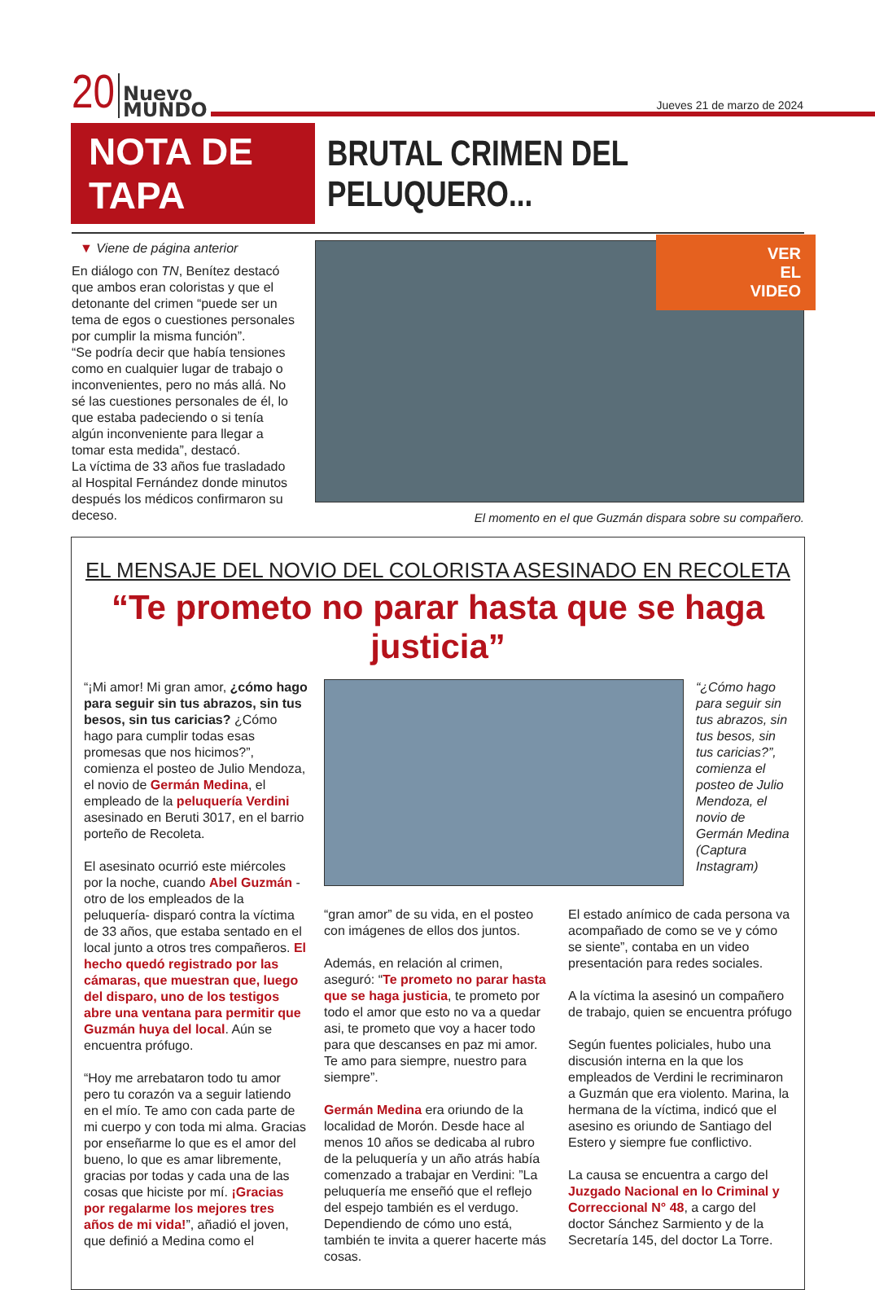20 Nuevo
MUNDO Jueves 21 de marzo de 2024
NOTA DE TAPA
BRUTAL CRIMEN DEL PELUQUERO...
▼ Viene de página anterior
En diálogo con TN, Benítez destacó que ambos eran coloristas y que el detonante del crimen “puede ser un tema de egos o cuestiones personales por cumplir la misma función”.
“Se podría decir que había tensiones como en cualquier lugar de trabajo o inconvenientes, pero no más allá. No sé las cuestiones personales de él, lo que estaba padeciendo o si tenía algún inconveniente para llegar a tomar esta medida”, destacó.
La víctima de 33 años fue trasladado al Hospital Fernández donde minutos después los médicos confirmaron su deceso.
VER
EL
VIDEO
El momento en el que Guzmán dispara sobre su compañero.
EL MENSAJE DEL NOVIO DEL COLORISTA ASESINADO EN RECOLETA
“Te prometo no parar hasta que se haga justicia”
“¡Mi amor! Mi gran amor, ¿cómo hago para seguir sin tus abrazos, sin tus besos, sin tus caricias? ¿Cómo hago para cumplir todas esas promesas que nos hicimos?”, comienza el posteo de Julio Mendoza, el novio de Germán Medina, el empleado de la peluquería Verdini asesinado en Beruti 3017, en el barrio porteño de Recoleta.
El asesinato ocurrió este miércoles por la noche, cuando Abel Guzmán -otro de los empleados de la peluquería- disparó contra la víctima de 33 años, que estaba sentado en el local junto a otros tres compañeros. El hecho quedó registrado por las cámaras, que muestran que, luego del disparo, uno de los testigos abre una ventana para permitir que Guzmán huya del local. Aún se encuentra prófugo.
“Hoy me arrebataron todo tu amor pero tu corazón va a seguir latiendo en el mío. Te amo con cada parte de mi cuerpo y con toda mi alma. Gracias por enseñarme lo que es el amor del bueno, lo que es amar libremente, gracias por todas y cada una de las cosas que hiciste por mí. ¡Gracias por regalarme los mejores tres años de mi vida!”, añadió el joven, que definió a Medina como el
“¿Cómo hago para seguir sin tus abrazos, sin tus besos, sin tus caricias?”, comienza el posteo de Julio Mendoza, el novio de Germán Medina (Captura Instagram)
“gran amor” de su vida, en el posteo con imágenes de ellos dos juntos.
Además, en relación al crimen, aseguró: “Te prometo no parar hasta que se haga justicia, te prometo por todo el amor que esto no va a quedar asi, te prometo que voy a hacer todo para que descanses en paz mi amor. Te amo para siempre, nuestro para siempre”.
Germán Medina era oriundo de la localidad de Morón. Desde hace al menos 10 años se dedicaba al rubro de la peluquería y un año atrás había comenzado a trabajar en Verdini: ”La peluquería me enseñó que el reflejo del espejo también es el verdugo. Dependiendo de cómo uno está, también te invita a querer hacerte más cosas.
El estado anímico de cada persona va acompañado de como se ve y cómo se siente”, contaba en un video presentación para redes sociales.
A la víctima la asesinó un compañero de trabajo, quien se encuentra prófugo
Según fuentes policiales, hubo una discusión interna en la que los empleados de Verdini le recriminaron a Guzmán que era violento. Marina, la hermana de la víctima, indicó que el asesino es oriundo de Santiago del Estero y siempre fue conflictivo.
La causa se encuentra a cargo del Juzgado Nacional en lo Criminal y Correccional N° 48, a cargo del doctor Sánchez Sarmiento y de la Secretaría 145, del doctor La Torre.